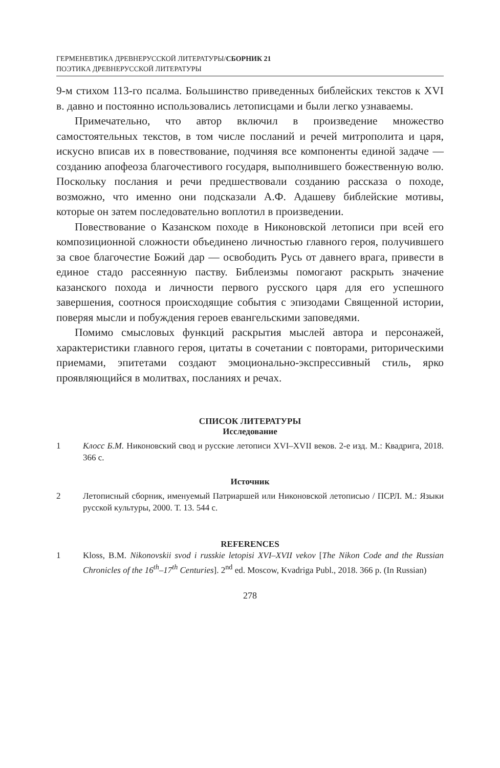ГЕРМЕНЕВТИКА ДРЕВНЕРУССКОЙ ЛИТЕРАТУРЫ/СБОРНИК 21
ПОЭТИКА ДРЕВНЕРУССКОЙ ЛИТЕРАТУРЫ
9-м стихом 113-го псалма. Большинство приведенных библейских текстов к XVI в. давно и постоянно использовались летописцами и были легко узнаваемы.
Примечательно, что автор включил в произведение множество самостоятельных текстов, в том числе посланий и речей митрополита и царя, искусно вписав их в повествование, подчиняя все компоненты единой задаче — созданию апофеоза благочестивого государя, выполнившего божественную волю. Поскольку послания и речи предшествовали созданию рассказа о походе, возможно, что именно они подсказали А.Ф. Адашеву библейские мотивы, которые он затем последовательно воплотил в произведении.
Повествование о Казанском походе в Никоновской летописи при всей его композиционной сложности объединено личностью главного героя, получившего за свое благочестие Божий дар — освободить Русь от давнего врага, привести в единое стадо рассеянную паству. Библеизмы помогают раскрыть значение казанского похода и личности первого русского царя для его успешного завершения, соотнося происходящие события с эпизодами Священной истории, поверяя мысли и побуждения героев евангельскими заповедями.
Помимо смысловых функций раскрытия мыслей автора и персонажей, характеристики главного героя, цитаты в сочетании с повторами, риторическими приемами, эпитетами создают эмоционально-экспрессивный стиль, ярко проявляющийся в молитвах, посланиях и речах.
СПИСОК ЛИТЕРАТУРЫ
Исследование
1 Клосс Б.М. Никоновский свод и русские летописи XVI–XVII веков. 2-е изд. М.: Квадрига, 2018. 366 с.
Источник
2 Летописный сборник, именуемый Патриаршей или Никоновской летописью / ПСРЛ. М.: Языки русской культуры, 2000. Т. 13. 544 с.
REFERENCES
1 Kloss, B.M. Nikonovskii svod i russkie letopisi XVI–XVII vekov [The Nikon Code and the Russian Chronicles of the 16<sup>th</sup>–17<sup>th</sup> Centuries]. 2<sup>nd</sup> ed. Moscow, Kvadriga Publ., 2018. 366 p. (In Russian)
278